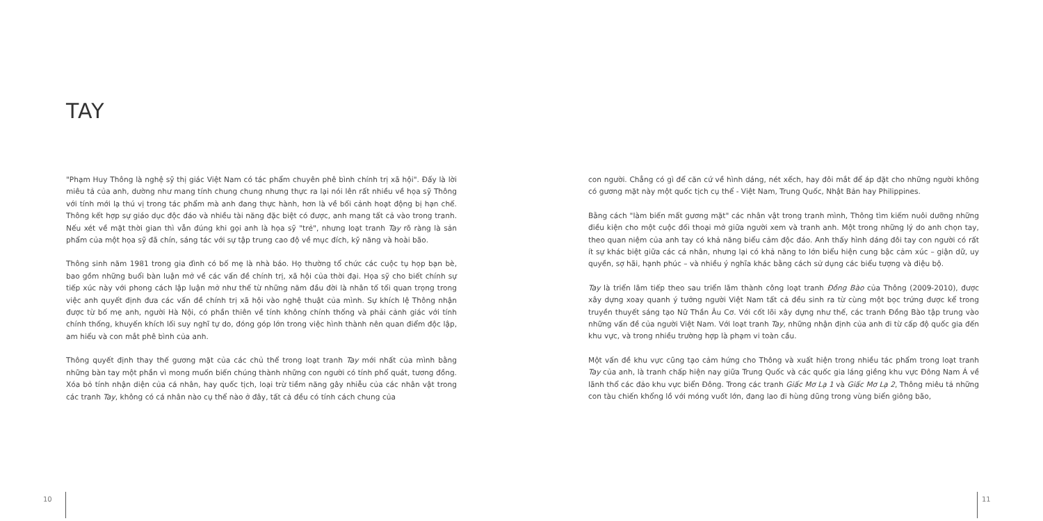TAY
"Phạm Huy Thông là nghệ sỹ thị giác Việt Nam có tác phẩm chuyên phê bình chính trị xã hội". Đấy là lời miêu tả của anh, dường như mang tính chung chung nhưng thực ra lại nói lên rất nhiều về họa sỹ Thông với tính mới lạ thú vị trong tác phẩm mà anh đang thực hành, hơn là về bối cảnh hoạt động bị hạn chế. Thông kết hợp sự giáo dục độc đáo và nhiều tài năng đặc biệt có được, anh mang tất cả vào trong tranh. Nếu xét về mặt thời gian thì vẫn đúng khi gọi anh là họa sỹ "trẻ", nhưng loạt tranh Tay rõ ràng là sản phẩm của một họa sỹ đã chín, sáng tác với sự tập trung cao độ về mục đích, kỹ năng và hoài bão.
Thông sinh năm 1981 trong gia đình có bố mẹ là nhà báo. Họ thường tổ chức các cuộc tụ họp bạn bè, bao gồm những buổi bàn luận mở về các vấn đề chính trị, xã hội của thời đại. Họa sỹ cho biết chính sự tiếp xúc này với phong cách lập luận mở như thế từ những năm đầu đời là nhân tố tối quan trọng trong việc anh quyết định đưa các vấn đề chính trị xã hội vào nghệ thuật của mình. Sự khích lệ Thông nhận được từ bố mẹ anh, người Hà Nội, có phần thiên về tính không chính thống và phải cảnh giác với tính chính thống, khuyến khích lối suy nghĩ tự do, đóng góp lớn trong việc hình thành nên quan điểm độc lập, am hiểu và con mắt phê bình của anh.
Thông quyết định thay thế gương mặt của các chủ thể trong loạt tranh Tay mới nhất của mình bằng những bàn tay một phần vì mong muốn biến chúng thành những con người có tính phổ quát, tương đồng. Xóa bỏ tính nhận diện của cá nhân, hay quốc tịch, loại trừ tiềm năng gây nhiễu của các nhân vật trong các tranh Tay, không có cá nhân nào cụ thể nào ở đây, tất cả đều có tính cách chung của
10
con người. Chẳng có gì để căn cứ về hình dáng, nét xếch, hay đôi mắt để áp đặt cho những người không có gương mặt này một quốc tịch cụ thể - Việt Nam, Trung Quốc, Nhật Bản hay Philippines.
Bằng cách "làm biến mất gương mặt" các nhân vật trong tranh mình, Thông tìm kiếm nuôi dưỡng những điều kiện cho một cuộc đối thoại mở giữa người xem và tranh anh. Một trong những lý do anh chọn tay, theo quan niệm của anh tay có khả năng biểu cảm độc đáo. Anh thấy hình dáng đôi tay con người có rất ít sự khác biệt giữa các cá nhân, nhưng lại có khả năng to lớn biểu hiện cung bậc cảm xúc – giận dữ, uy quyền, sợ hãi, hạnh phúc – và nhiều ý nghĩa khác bằng cách sử dụng các biểu tượng và điệu bộ.
Tay là triển lãm tiếp theo sau triển lãm thành công loạt tranh Đồng Bào của Thông (2009-2010), được xây dựng xoay quanh ý tưởng người Việt Nam tất cả đều sinh ra từ cùng một bọc trứng được kể trong truyền thuyết sáng tạo Nữ Thần Âu Cơ. Với cốt lõi xây dựng như thế, các tranh Đồng Bào tập trung vào những vấn đề của người Việt Nam. Với loạt tranh Tay, những nhận định của anh đi từ cấp độ quốc gia đến khu vực, và trong nhiều trường hợp là phạm vi toàn cầu.
Một vấn đề khu vực cũng tạo cảm hứng cho Thông và xuất hiện trong nhiều tác phẩm trong loạt tranh Tay của anh, là tranh chấp hiện nay giữa Trung Quốc và các quốc gia láng giềng khu vực Đông Nam Á về lãnh thổ các đảo khu vực biển Đông. Trong các tranh Giấc Mơ Lạ 1 và Giấc Mơ Lạ 2, Thông miêu tả những con tàu chiến khổng lồ với móng vuốt lớn, đang lao đi hùng dũng trong vùng biển giông bão,
11